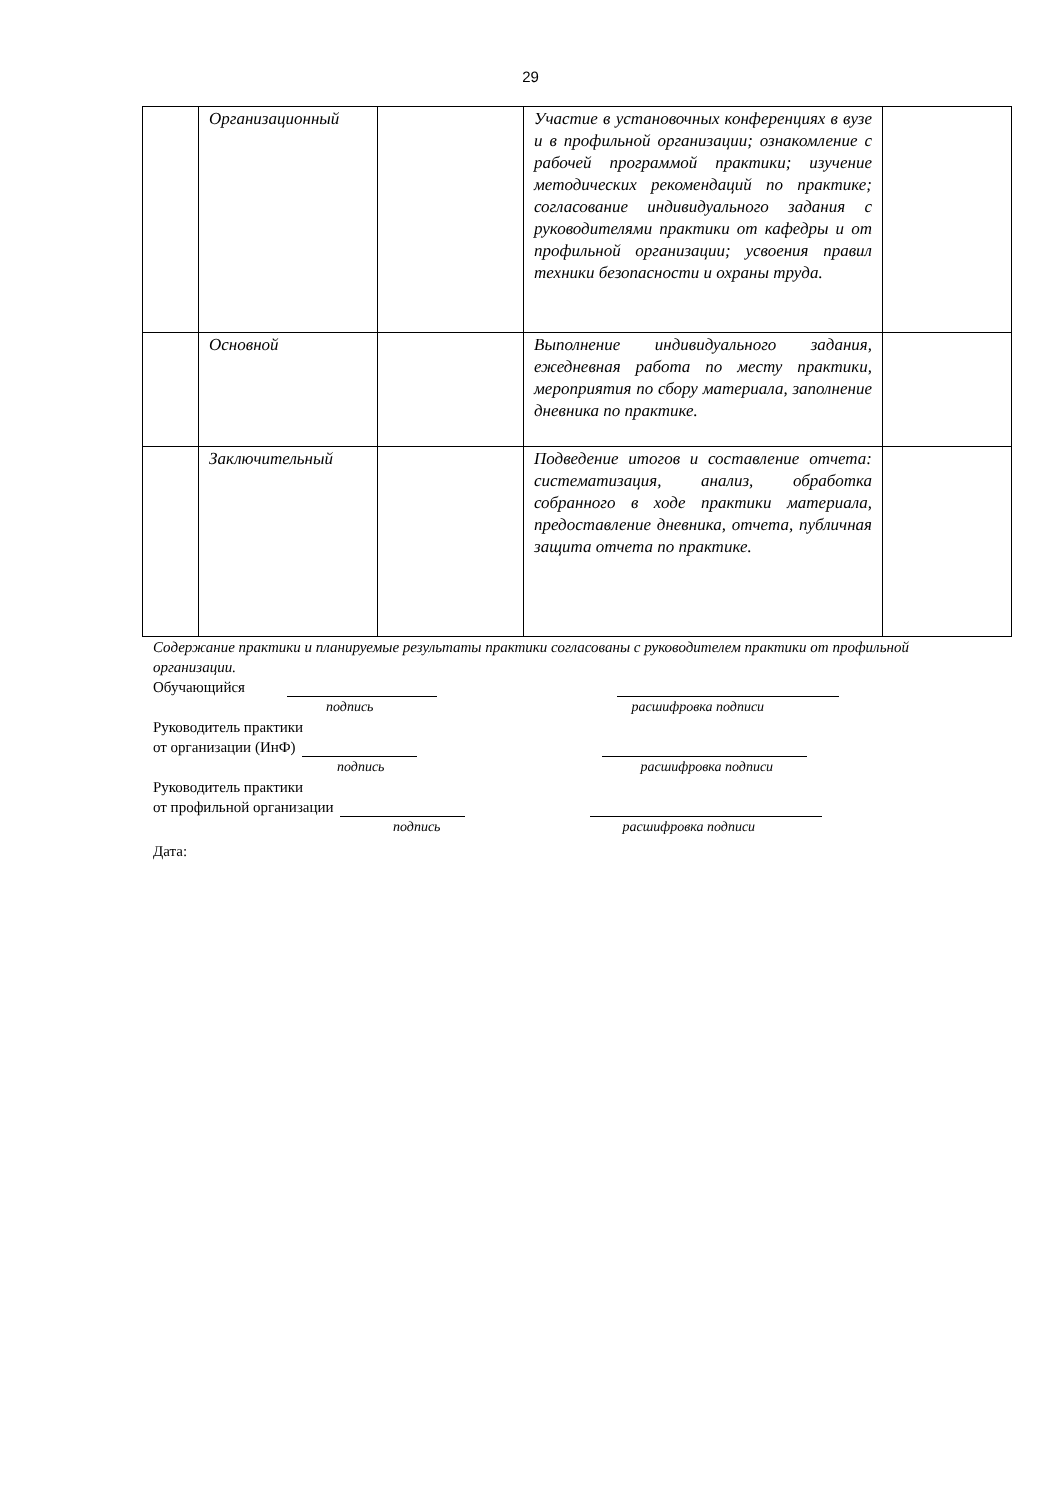29
| | Организационный | | Участие в установочных конференциях в вузе и в профильной организации; ознакомление с рабочей программой практики; изучение методических рекомендаций по практике; согласование индивидуального задания с руководителями практики от кафедры и от профильной организации; усвоения правил техники безопасности и охраны труда. | |
| | Основной | | Выполнение индивидуального задания, ежедневная работа по месту практики, мероприятия по сбору материала, заполнение дневника по практике. | |
| | Заключительный | | Подведение итогов и составление отчета: систематизация, анализ, обработка собранного в ходе практики материала, предоставление дневника, отчета, публичная защита отчета по практике. | |
Содержание практики и планируемые результаты практики согласованы с руководителем практики от профильной организации.
Обучающийся
подпись расшифровка подписи
Руководитель практики
от организации (ИнФ)
подпись расшифровка подписи
Руководитель практики
от профильной организации
подпись расшифровка подписи
Дата: